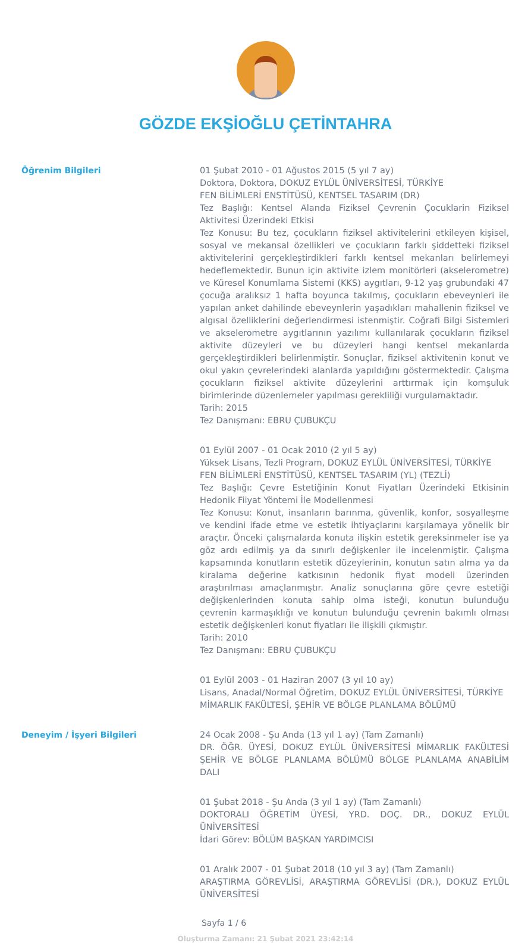GÖZDE EKŞİOĞLU ÇETİNTAHRA
Öğrenim Bilgileri
01 Şubat 2010 - 01 Ağustos 2015 (5 yıl 7 ay)
Doktora, Doktora, DOKUZ EYLÜL ÜNİVERSİTESİ, TÜRKİYE
FEN BİLİMLERİ ENSTİTÜSÜ, KENTSEL TASARIM (DR)
Tez Başlığı: Kentsel Alanda Fiziksel Çevrenin Çocuklarin Fiziksel Aktivitesi Üzerindeki Etkisi
Tez Konusu: Bu tez, çocukların fiziksel aktivitelerini etkileyen kişisel, sosyal ve mekansal özellikleri ve çocukların farklı şiddetteki fiziksel aktivitelerini gerçekleştirdikleri farklı kentsel mekanları belirlemeyi hedeflemektedir. Bunun için aktivite izlem monitörleri (akselerometre) ve Küresel Konumlama Sistemi (KKS) aygıtları, 9-12 yaş grubundaki 47 çocuğa aralıksız 1 hafta boyunca takılmış, çocukların ebeveynleri ile yapılan anket dahilinde ebeveynlerin yaşadıkları mahallenin fiziksel ve algısal özelliklerini değerlendirmesi istenmiştir. Coğrafi Bilgi Sistemleri ve akselerometre aygıtlarının yazılımı kullanılarak çocukların fiziksel aktivite düzeyleri ve bu düzeyleri hangi kentsel mekanlarda gerçekleştirdikleri belirlenmiştir. Sonuçlar, fiziksel aktivitenin konut ve okul yakın çevrelerindeki alanlarda yapıldığını göstermektedir. Çalışma çocukların fiziksel aktivite düzeylerini arttırmak için komşuluk birimlerinde düzenlemeler yapılması gerekliliği vurgulamaktadır.
Tarih: 2015
Tez Danışmanı: EBRU ÇUBUKÇU
01 Eylül 2007 - 01 Ocak 2010 (2 yıl 5 ay)
Yüksek Lisans, Tezli Program, DOKUZ EYLÜL ÜNİVERSİTESİ, TÜRKİYE
FEN BİLİMLERİ ENSTİTÜSÜ, KENTSEL TASARIM (YL) (TEZLİ)
Tez Başlığı: Çevre Estetiğinin Konut Fiyatları Üzerindeki Etkisinin Hedonik Fiiyat Yöntemi İle Modellenmesi
Tez Konusu: Konut, insanların barınma, güvenlik, konfor, sosyalleşme ve kendini ifade etme ve estetik ihtiyaçlarını karşılamaya yönelik bir araçtır. Önceki çalışmalarda konuta ilişkin estetik gereksinmeler ise ya göz ardı edilmiş ya da sınırlı değişkenler ile incelenmiştir. Çalışma kapsamında konutların estetik düzeylerinin, konutun satın alma ya da kiralama değerine katkısının hedonik fiyat modeli üzerinden araştırılması amaçlanmıştır. Analiz sonuçlarına göre çevre estetiği değişkenlerinden konuta sahip olma isteği, konutun bulunduğu çevrenin karmaşıklığı ve konutun bulunduğu çevrenin bakımlı olması estetik değişkenleri konut fiyatları ile ilişkili çıkmıştır.
Tarih: 2010
Tez Danışmanı: EBRU ÇUBUKÇU
01 Eylül 2003 - 01 Haziran 2007 (3 yıl 10 ay)
Lisans, Anadal/Normal Öğretim, DOKUZ EYLÜL ÜNİVERSİTESİ, TÜRKİYE
MİMARLIK FAKÜLTESİ, ŞEHİR VE BÖLGE PLANLAMA BÖLÜMÜ
Deneyim / İşyeri Bilgileri
24 Ocak 2008 - Şu Anda (13 yıl 1 ay) (Tam Zamanlı)
DR. ÖĞR. ÜYESİ, DOKUZ EYLÜL ÜNİVERSİTESİ MİMARLIK FAKÜLTESİ ŞEHİR VE BÖLGE PLANLAMA BÖLÜMÜ BÖLGE PLANLAMA ANABİLİM DALI
01 Şubat 2018 - Şu Anda (3 yıl 1 ay) (Tam Zamanlı)
DOKTORALI ÖĞRETİM ÜYESİ, YRD. DOÇ. DR., DOKUZ EYLÜL ÜNİVERSİTESİ
İdari Görev: BÖLÜM BAŞKAN YARDIMCISI
01 Aralık 2007 - 01 Şubat 2018 (10 yıl 3 ay) (Tam Zamanlı)
ARAŞTIRMA GÖREVLİSİ, ARAŞTIRMA GÖREVLİSİ (DR.), DOKUZ EYLÜL ÜNİVERSİTESİ
Sayfa 1 / 6
Oluşturma Zamanı: 21 Şubat 2021 23:42:14